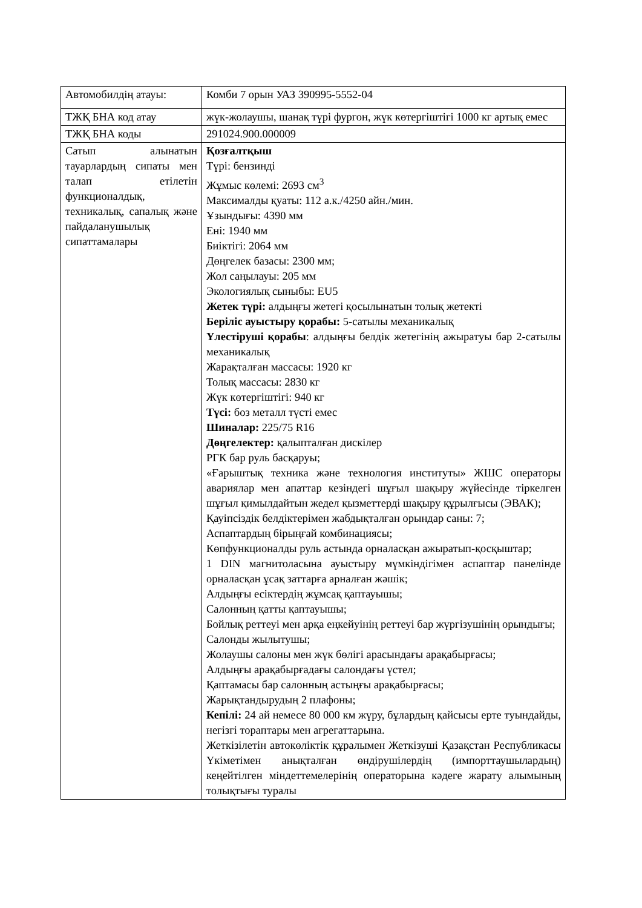| Автомобилдің атауы: | Комби 7 орын УАЗ 390995-5552-04 |
| ТЖҚ БНА код атау | жүк-жолаушы, шанақ түрі фургон, жүк көтергіштігі 1000 кг артық емес |
| ТЖҚ БНА коды | 291024.900.000009 |
| Сатып алынатын тауарлардың сипаты мен талап етілетін функционалдық, техникалық, сапалық және пайдаланушылық сипаттамалары | Қозғалтқыш Түрі: бензинді Жұмыс көлемі: 2693 см<sup>3</sup> Максималды қуаты: 112 а.к./4250 айн./мин. Ұзындығы: 4390 мм Ені: 1940 мм Биіктігі: 2064 мм Дөңгелек базасы: 2300 мм; Жол саңылауы: 205 мм Экологиялық сыныбы: EU5 Жетек түрі: алдыңғы жетегі қосылынатын толық жетекті Беріліс ауыстыру қорабы: 5-сатылы механикалық Үлестіруші қорабы : алдыңғы белдік жетегінің ажыратуы бар 2-сатылы механикалық Жарақталған массасы: 1920 кг Толық массасы: 2830 кг Жүк көтергіштігі: 940 кг Түсі: боз металл түсті емес Шиналар: 225/75 R16 Дөңгелектер: қалыпталған дискілер РГК бар руль басқаруы; «Ғарыштық техника және технология институты» ЖШС операторы авариялар мен апаттар кезіндегі шұғыл шақыру жүйесінде тіркелген шұғыл қимылдайтын жедел қызметтерді шақыру құрылғысы (ЭВАК); Қауіпсіздік белдіктерімен жабдықталған орындар саны: 7; Аспаптардың бірыңғай комбинациясы; Көпфункционалды руль астында орналасқан ажыратып-қосқыштар; 1 DIN магнитоласына ауыстыру мүмкіндігімен аспаптар панелінде орналасқан ұсақ заттарға арналған жәшік; Алдыңғы есіктердің жұмсақ қаптауышы; Салонның қатты қаптауышы; Бойлық реттеуі мен арқа еңкейуінің реттеуі бар жүргізушінің орындығы; Салонды жылытушы; Жолаушы салоны мен жүк бөлігі арасындағы арақабырғасы; Алдыңғы арақабырғадағы салондағы үстел; Қаптамасы бар салонның астыңғы арақабырғасы; Жарықтандырудың 2 плафоны; Кепілі: 24 ай немесе 80 000 км жүру, бұлардың қайсысы ерте туындайды, негізгі тораптары мен агрегаттарына. Жеткізілетін автокөліктік құралымен Жеткізуші Қазақстан Республикасы Үкіметімен анықталған өндірушілердің (импорттаушылардың) кеңейтілген міндеттемелерінің операторына кәдеге жарату алымының толықтығы туралы |